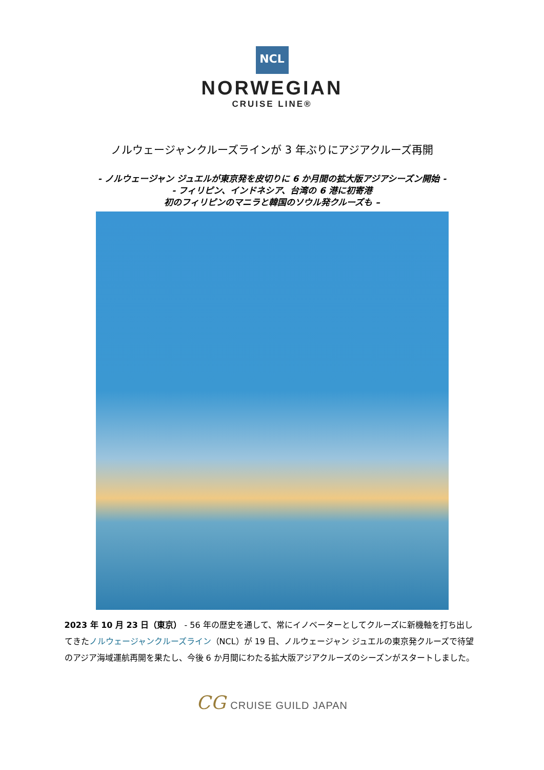NCL
NORWEGIAN
CRUISE LINE®
ノルウェージャンクルーズラインが 3 年ぶりにアジアクルーズ再開
- ノルウェージャン ジュエルが東京発を皮切りに 6 か月間の拡大版アジアシーズン開始 -
- フィリピン、インドネシア、台湾の 6 港に初寄港
初のフィリピンのマニラと韓国のソウル発クルーズも –
2023 年 10 月 23 日（東京） - 56 年の歴史を通して、常にイノベーターとしてクルーズに新機軸を打ち出してきたノルウェージャンクルーズライン（NCL）が 19 日、ノルウェージャン ジュエルの東京発クルーズで待望のアジア海域運航再開を果たし、今後 6 か月間にわたる拡大版アジアクルーズのシーズンがスタートしました。
CG CRUISE GUILD JAPAN